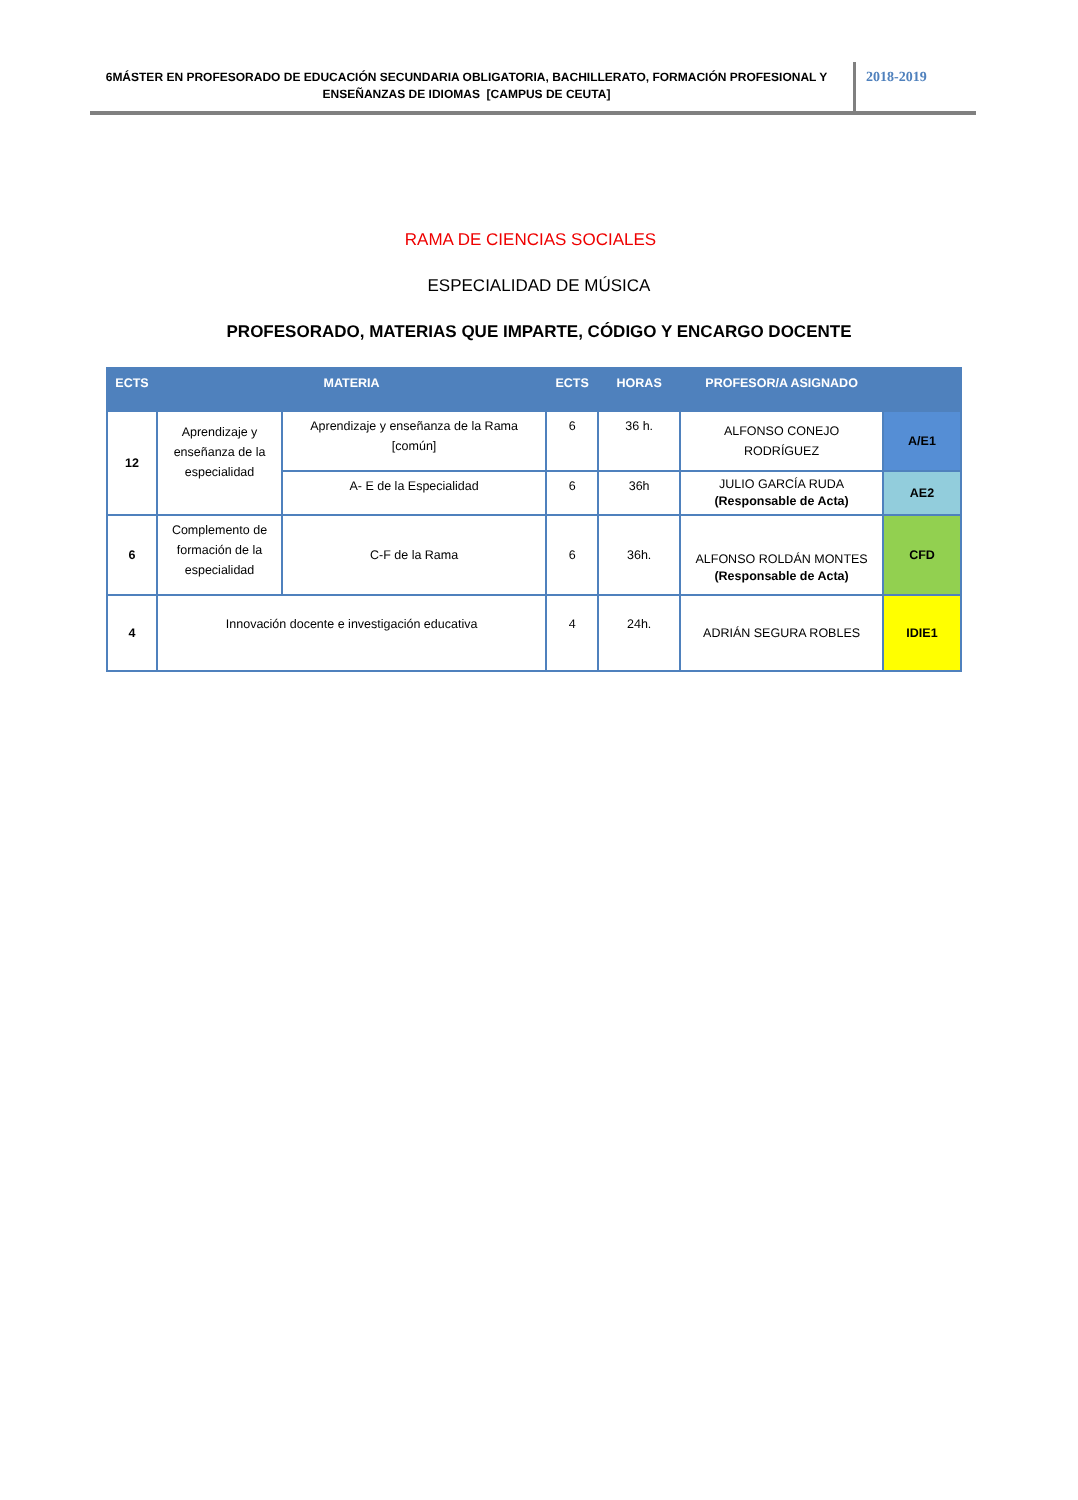6MÁSTER EN PROFESORADO DE EDUCACIÓN SECUNDARIA OBLIGATORIA, BACHILLERATO, FORMACIÓN PROFESIONAL Y ENSEÑANZAS DE IDIOMAS [CAMPUS DE CEUTA]
2018-2019
RAMA DE CIENCIAS SOCIALES
ESPECIALIDAD DE MÚSICA
PROFESORADO, MATERIAS QUE IMPARTE, CÓDIGO Y ENCARGO DOCENTE
| ECTS | MATERIA | | ECTS | HORAS | PROFESOR/A ASIGNADO | |
| --- | --- | --- | --- | --- | --- | --- |
| 12 | Aprendizaje y enseñanza de la especialidad | Aprendizaje y enseñanza de la Rama [común] | 6 | 36 h. | ALFONSO CONEJO RODRÍGUEZ | A/E1 |
| | | A- E de la Especialidad | 6 | 36h | JULIO GARCÍA RUDA (Responsable de Acta) | AE2 |
| 6 | Complemento de formación de la especialidad | C-F de la Rama | 6 | 36h. | ALFONSO ROLDÁN MONTES (Responsable de Acta) | CFD |
| 4 | Innovación docente e investigación educativa | | 4 | 24h. | ADRIÁN SEGURA ROBLES | IDIE1 |